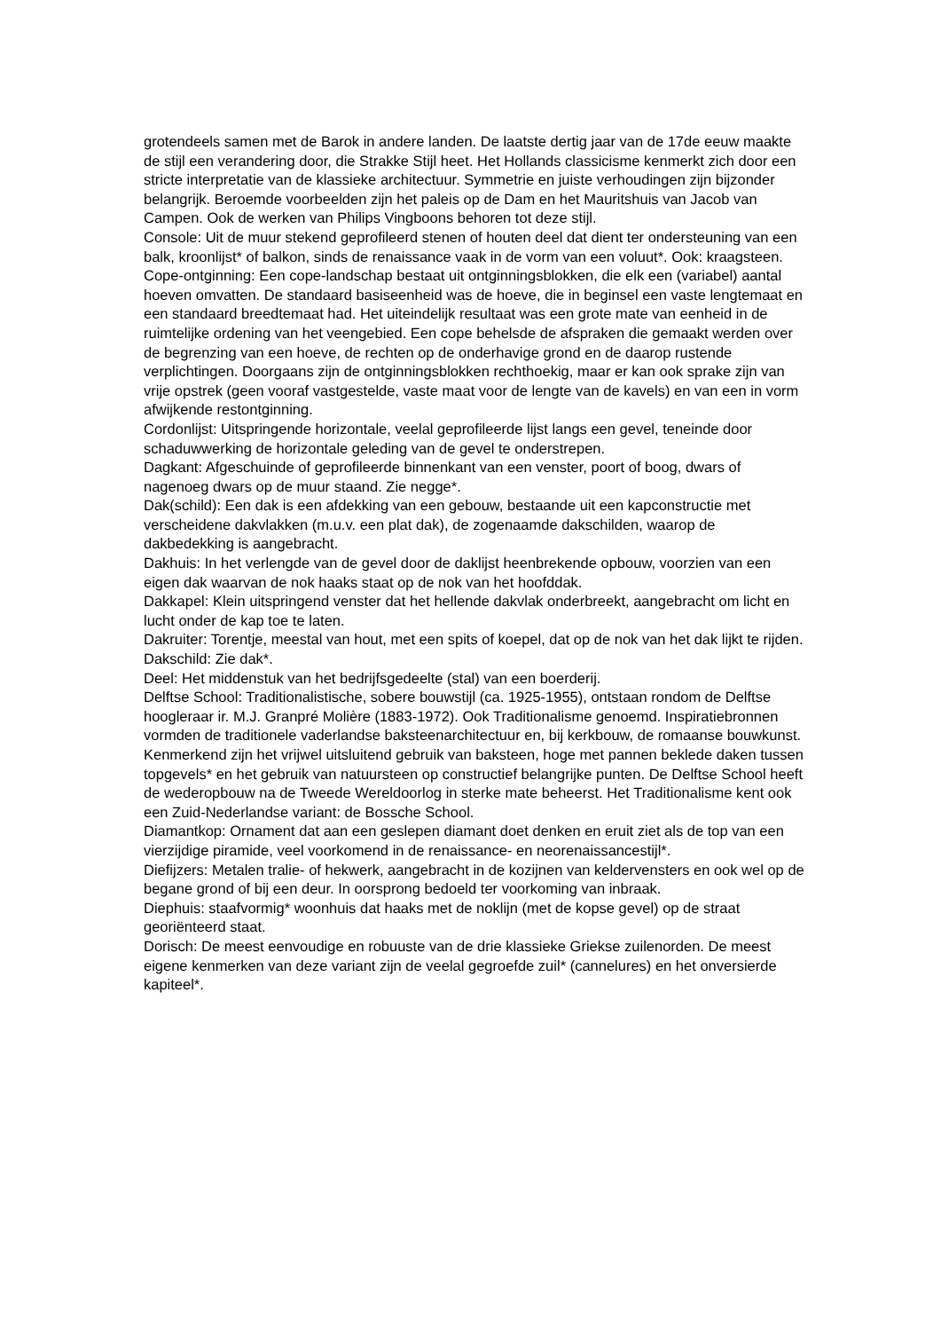grotendeels samen met de Barok in andere landen. De laatste dertig jaar van de 17de eeuw maakte de stijl een verandering door, die Strakke Stijl heet. Het Hollands classicisme kenmerkt zich door een stricte interpretatie van de klassieke architectuur. Symmetrie en juiste verhoudingen zijn bijzonder belangrijk. Beroemde voorbeelden zijn het paleis op de Dam en het Mauritshuis van Jacob van Campen. Ook de werken van Philips Vingboons behoren tot deze stijl.
Console: Uit de muur stekend geprofileerd stenen of houten deel dat dient ter ondersteuning van een balk, kroonlijst* of balkon, sinds de renaissance vaak in de vorm van een voluut*. Ook: kraagsteen.
Cope-ontginning: Een cope-landschap bestaat uit ontginningsblokken, die elk een (variabel) aantal hoeven omvatten. De standaard basiseenheid was de hoeve, die in beginsel een vaste lengtemaat en een standaard breedtemaat had. Het uiteindelijk resultaat was een grote mate van eenheid in de ruimtelijke ordening van het veengebied. Een cope behelsde de afspraken die gemaakt werden over de begrenzing van een hoeve, de rechten op de onderhavige grond en de daarop rustende verplichtingen. Doorgaans zijn de ontginningsblokken rechthoekig, maar er kan ook sprake zijn van vrije opstrek (geen vooraf vastgestelde, vaste maat voor de lengte van de kavels) en van een in vorm afwijkende restontginning.
Cordonlijst: Uitspringende horizontale, veelal geprofileerde lijst langs een gevel, teneinde door schaduwwerking de horizontale geleding van de gevel te onderstrepen.
Dagkant: Afgeschuinde of geprofileerde binnenkant van een venster, poort of boog, dwars of nagenoeg dwars op de muur staand. Zie negge*.
Dak(schild): Een dak is een afdekking van een gebouw, bestaande uit een kapconstructie met verscheidene dakvlakken (m.u.v. een plat dak), de zogenaamde dakschilden, waarop de dakbedekking is aangebracht.
Dakhuis: In het verlengde van de gevel door de daklijst heenbrekende opbouw, voorzien van een eigen dak waarvan de nok haaks staat op de nok van het hoofddak.
Dakkapel: Klein uitspringend venster dat het hellende dakvlak onderbreekt, aangebracht om licht en lucht onder de kap toe te laten.
Dakruiter: Torentje, meestal van hout, met een spits of koepel, dat op de nok van het dak lijkt te rijden.
Dakschild: Zie dak*.
Deel: Het middenstuk van het bedrijfsgedeelte (stal) van een boerderij.
Delftse School: Traditionalistische, sobere bouwstijl (ca. 1925-1955), ontstaan rondom de Delftse hoogleraar ir. M.J. Granpré Molière (1883-1972). Ook Traditionalisme genoemd. Inspiratiebronnen vormden de traditionele vaderlandse baksteenarchitectuur en, bij kerkbouw, de romaanse bouwkunst. Kenmerkend zijn het vrijwel uitsluitend gebruik van baksteen, hoge met pannen beklede daken tussen topgevels* en het gebruik van natuursteen op constructief belangrijke punten. De Delftse School heeft de wederopbouw na de Tweede Wereldoorlog in sterke mate beheerst. Het Traditionalisme kent ook een Zuid-Nederlandse variant: de Bossche School.
Diamantkop: Ornament dat aan een geslepen diamant doet denken en eruit ziet als de top van een vierzijdige piramide, veel voorkomend in de renaissance- en neorenaissancestijl*.
Diefijzers: Metalen tralie- of hekwerk, aangebracht in de kozijnen van keldervensters en ook wel op de begane grond of bij een deur. In oorsprong bedoeld ter voorkoming van inbraak.
Diephuis: staafvormig* woonhuis dat haaks met de noklijn (met de kopse gevel) op de straat georiënteerd staat.
Dorisch: De meest eenvoudige en robuuste van de drie klassieke Griekse zuilenorden. De meest eigene kenmerken van deze variant zijn de veelal gegroefde zuil* (cannelures) en het onversierde kapiteel*.